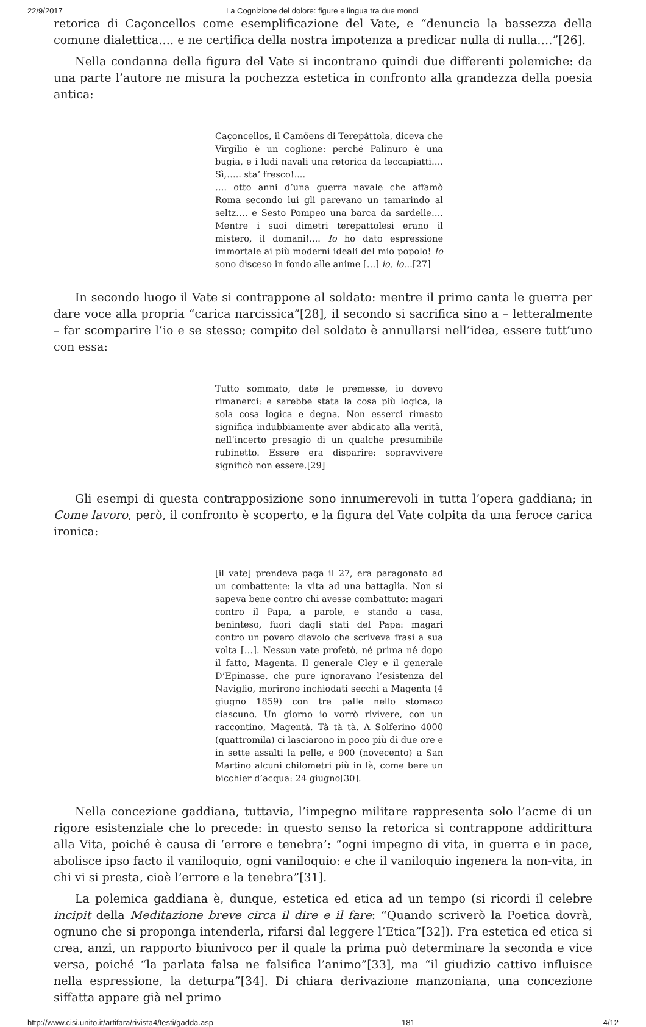22/9/2017 La Cognizione del dolore: figure e lingua tra due mondi
retorica di Caçoncellos come esemplificazione del Vate, e “denuncia la bassezza della comune dialettica…. e ne certifica della nostra impotenza a predicar nulla di nulla….”[26].
Nella condanna della figura del Vate si incontrano quindi due differenti polemiche: da una parte l’autore ne misura la pochezza estetica in confronto alla grandezza della poesia antica:
Caçoncellos, il Camöens di Terepáttola, diceva che Virgilio è un coglione: perché Palinuro è una bugia, e i ludi navali una retorica da leccapiatti…. Sì,….. sta’ fresco!....
…. otto anni d’una guerra navale che affamò Roma secondo lui gli parevano un tamarindo al seltz…. e Sesto Pompeo una barca da sardelle…. Mentre i suoi dimetri terepattolesi erano il mistero, il domani!.... Io ho dato espressione immortale ai più moderni ideali del mio popolo! Io sono disceso in fondo alle anime […] io, io…[27]
In secondo luogo il Vate si contrappone al soldato: mentre il primo canta le guerra per dare voce alla propria “carica narcissica”[28], il secondo si sacrifica sino a – letteralmente – far scomparire l’io e se stesso; compito del soldato è annullarsi nell’idea, essere tutt’uno con essa:
Tutto sommato, date le premesse, io dovevo rimanerci: e sarebbe stata la cosa più logica, la sola cosa logica e degna. Non esserci rimasto significa indubbiamente aver abdicato alla verità, nell’incerto presagio di un qualche presumibile rubinetto. Essere era disparire: sopravvivere significò non essere.[29]
Gli esempi di questa contrapposizione sono innumerevoli in tutta l’opera gaddiana; in Come lavoro, però, il confronto è scoperto, e la figura del Vate colpita da una feroce carica ironica:
[il vate] prendeva paga il 27, era paragonato ad un combattente: la vita ad una battaglia. Non si sapeva bene contro chi avesse combattuto: magari contro il Papa, a parole, e stando a casa, beninteso, fuori dagli stati del Papa: magari contro un povero diavolo che scriveva frasi a sua volta […]. Nessun vate profetò, né prima né dopo il fatto, Magenta. Il generale Cley e il generale D’Epinasse, che pure ignoravano l’esistenza del Naviglio, morirono inchiodati secchi a Magenta (4 giugno 1859) con tre palle nello stomaco ciascuno. Un giorno io vorrò rivivere, con un raccontino, Magentà. Tà tà tà. A Solferino 4000 (quattromila) ci lasciarono in poco più di due ore e in sette assalti la pelle, e 900 (novecento) a San Martino alcuni chilometri più in là, come bere un bicchier d’acqua: 24 giugno[30].
Nella concezione gaddiana, tuttavia, l’impegno militare rappresenta solo l’acme di un rigore esistenziale che lo precede: in questo senso la retorica si contrappone addirittura alla Vita, poiché è causa di ‘errore e tenebra’: “ogni impegno di vita, in guerra e in pace, abolisce ipso facto il vaniloquio, ogni vaniloquio: e che il vaniloquio ingenera la non-vita, in chi vi si presta, cioè l’errore e la tenebra”[31].
La polemica gaddiana è, dunque, estetica ed etica ad un tempo (si ricordi il celebre incipit della Meditazione breve circa il dire e il fare: “Quando scriverò la Poetica dovrà, ognuno che si proponga intenderla, rifarsi dal leggere l’Etica”[32]). Fra estetica ed etica si crea, anzi, un rapporto biunivoco per il quale la prima può determinare la seconda e vice versa, poiché “la parlata falsa ne falsifica l’animo”[33], ma “il giudizio cattivo influisce nella espressione, la deturpa”[34]. Di chiara derivazione manzoniana, una concezione siffatta appare già nel primo
http://www.cisi.unito.it/artifara/rivista4/testi/gadda.asp 181 4/12